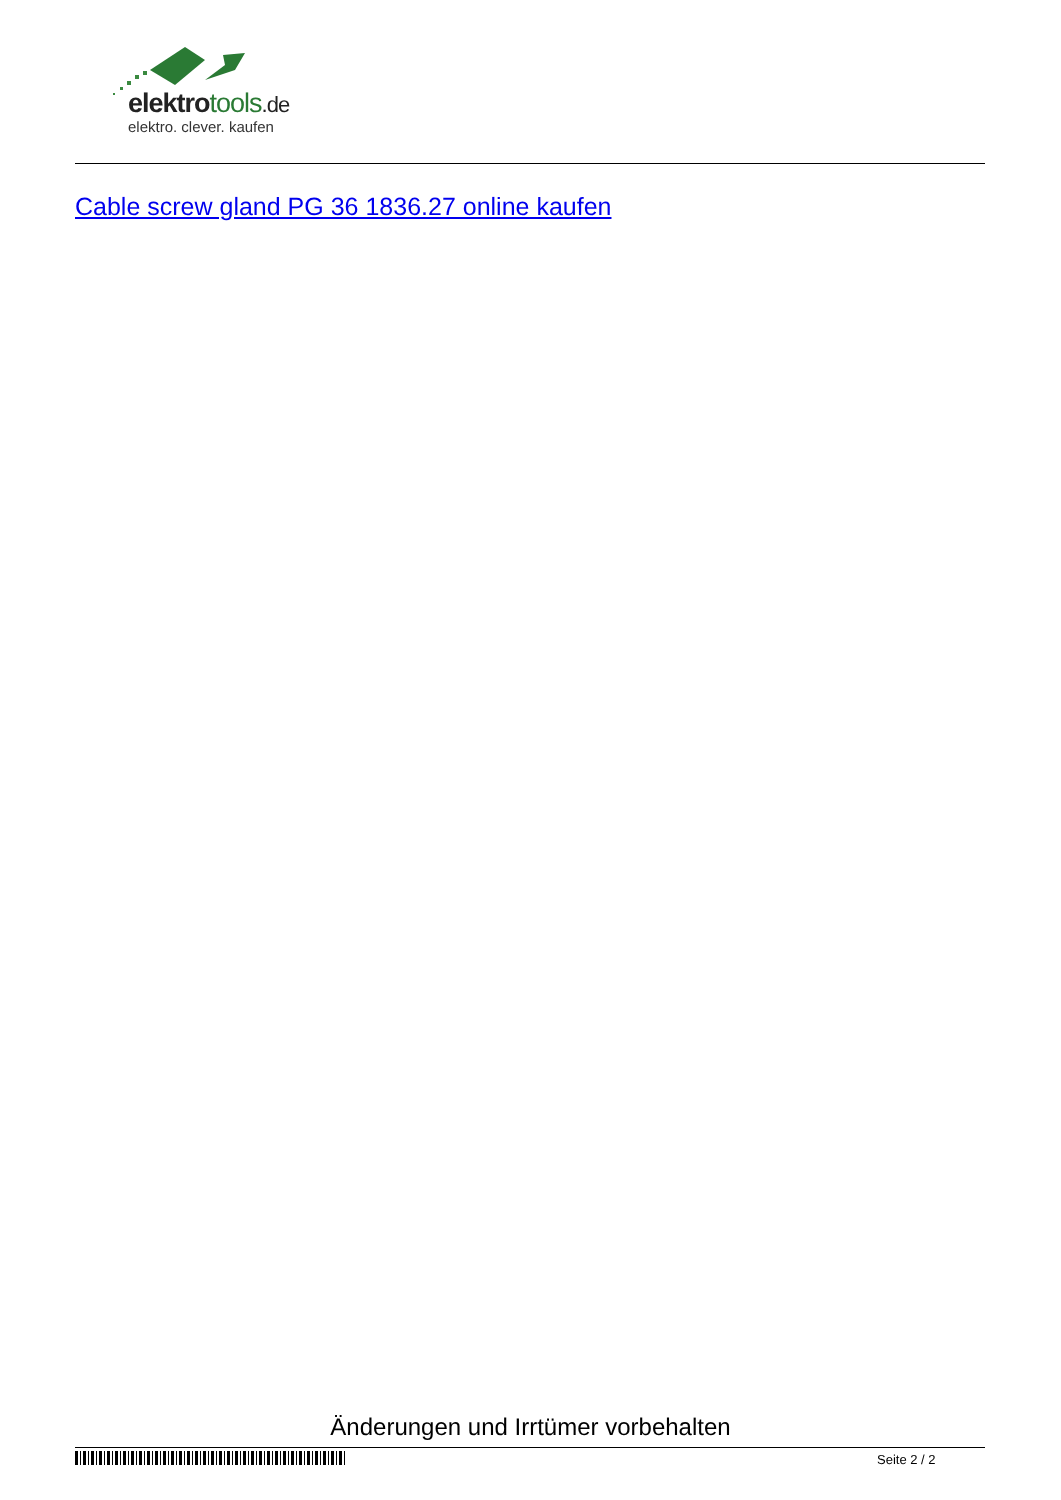elektrotools.de
elektro. clever. kaufen
Cable screw gland PG 36 1836.27 online kaufen
Änderungen und Irrtümer vorbehalten
Seite 2 / 2